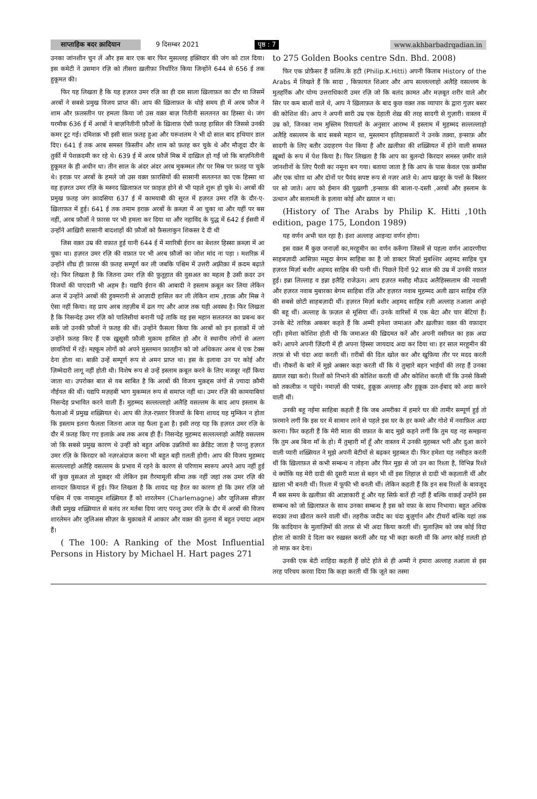साप्ताहिक बदर क़ादियान 9 दिसम्बर 2021 पृष्ठ : 7 www.akhbarbadrqadian.in
उनका जांनशीन चुन लें और इस बार एक बार फिर मुसल्लह इक़्तिदार की जंग को टाल दिया। इस कमेटी ने उसमान रज़ि को तीसरा ख़लीफ़ा निर्धारित किया जिन्होंने 644 से 656 ई तक हुकूमत की।
फिर यह लिखता है कि यह हज़रत उमर रज़ि का ही दस साला ख़िलाफ़त का दौर था जिसमें अरबों ने सबसे प्रमुख विजय प्राप्त कीं। आप की ख़िलाफ़त के थोड़े समय ही में अरब फ़ौज ने शाम और फ़लस्तीन पर हमला किया जो उस वक़्त बाज़ नितीनी सलतनत का हिस्सा थे। जंग यरमौक 636 ई में अरबों ने बाज़नितीनी फ़ौजों के ख़िलाफ़ ऐसी फ़तह हासिल की जिससे उनकी कमर टूट गई। दमिशक़ भी इसी साल फ़तह हुआ और यरूशलम ने भी दो साल बाद हथियार डाल दिए। 641 ई तक अरब समस्त फ़िस्तीन और शाम को फ़तह कर चुके थे और मौजूदा दौर के तुर्की में पेशक़दमी कर रहे थे। 639 ई में अरब फ़ौजें मिस्र में दाख़िल हो गईं जो कि बाज़नितीनी हुकूमत के ही अधीन था। तीन साल के अंदर अंदर अरब मुकम्मल तौर पर मिस्र पर फ़तह पा चुके थे। इराक़ पर अरबों के हमले जो उस वक़्त फ़ारसियों की सासानी सलतनत का एक हिस्सा था वह हज़रत उमर रज़ि के मस्नद ख़िलाफ़त पर फ़ाइज़ होने से भी पहले शुरू हो चुके थे। अरबों की प्रमुख फ़तह जंग क़ादसिया 637 ई में कामयाबी की सूरत में हज़रत उमर रज़ि के दौर-ए-ख़िलाफ़त में हुई। 641 ई तक तमाम इराक़ अरबों के क़ब्ज़ा में आ चुका था और यहीं पर बस नहीं, अरब फ़ौजों ने फ़ारस पर भी हमला कर दिया था और नहाविंद के युद्ध में 642 ई ईसवी में उन्होंने आख़िरी सासानी बादशाहों की फ़ौजों को फ़ैसलाकुन शिकस्त दे दी थी
जिस वक़्त उम्र की वफ़ात हुई यानी 644 ई में मग़रिबी ईरान का बेशतर हिस्सा क़ब्ज़ा में आ चुका था। हज़रत उमर रज़ि की वफ़ात पर भी अरब फ़ौजों का जोश मांद ना पड़ा । मशरिक़ में उन्होंने शीघ्र ही फ़ारस की फ़तह सम्पूर्ण कर ली जबकि पश्चिम में उत्तरी अफ़्रीक़ा में क़दम बढ़ाते रहे। फिर लिखता है कि जितना उमर रज़ि की फ़ुतूहात की वुसअत का महत्व है उसी क़दर उन विजयों की पाएदारी भी अहम है। यद्यपि ईरान की आबादी ने इस्लाम क़बूल कर लिया लेकिन अन्त में उन्होंने अरबों की हुक्मरानी से आज़ादी हासिल कर ली लेकिन शाम ,इराक़ और मिस्र ने ऐसा नहीं किया। वह प्राय अरब तहज़ीब में ढल गए और आज तक यही अवस्थ है। फिर लिखता है कि निसन्देह उमर रज़ि को पालिसीयां बनानी पढ़ें ताकि वह इस महान सलतनत का प्रबन्ध कर सकें जो उनकी फ़ौजों ने फ़तह की थीं। उन्होंने फ़ैसला किया कि अरबों को इन इलाक़ों में जो उन्होंने फ़तह किए हैं एक ख़ुसूसी फ़ौजी मुक़ाम हासिल हो और वे स्थानीय लोगों से अलग छावनियों में रहें। मह्कूम लोगों को अपने मुस्लमान फ़ातहीन को जो अधिकतर अरब थे एक टेक्स देना होता था। बाक़ी उन्हें सम्पूर्ण रूप से अमन प्राप्त था। इस के इलावा उन पर कोई और ज़िम्मेदारी लागू नहीं होती थी। विशेष रूप से उन्हें इस्लाम क़बूल करने के लिए मजबूर नहीं किया जाता था। उपरोक्त बात से यब साबित है कि अरबों की विजय मुक़द्दस जंगों से ज़्यादा क़ौमी नौईयत की थीं। यद्यपि मज़हबी भाग मुकम्मल रूप से समाप्त नहीं था। उमर रज़ि की कामयाबियां निसन्देह प्रभावित करने वाली हैं। मुहम्मद सल्लल्लाहो अलैहि वसल्लम के बाद आप इस्लाम के फैलाओ में प्रमुख शख़्सियत थे। आप की तेज़-रफ़्तार विजयों के बिना शायद यह मुम्किन न होता कि इस्लाम इतना फैलता जितना आज वह फैला हुआ है। इसी तरह यह कि हज़रत उमर रज़ि के दौर में फ़तह किए गए इलाक़े अब तक अरब ही हैं। निसन्देह मुहम्मद सल्लल्लाहो अलैहि वसल्लम जो कि सबसे प्रमुख कारण थे उन्हीं को बहुत अधिक उन्नतियों का क्रेडिट जाता है परन्तु हज़रत उमर रज़ि के किरदार को नज़रअंदाज करना भी बहुत बड़ी ग़लती होगी। आप की विजय मुहम्मद सल्लल्लाहो अलैहि वसल्लम के प्रभाव में रहने के कारण से परिणाम स्वरूप अपने आप नहीं हुई थीं कुछ वुसअत तो मुक़द्दर थी लेकिन इस ग़ैरमामूली सीमा तक नहीं जहां तक उमर रज़ि की शानदार क़ियादत में हुई। फिर लिखता है कि शायद यह हैरत का कारण हो कि उमर रज़ि जो पश्चिम में एक नामालूम शख़्सियत हैं को शारलेमन (Charlemagne) और जुलिअस सीज़र जैसी प्रमुख शख़्सियात से बलंद तर मर्तबा दिया जाए परन्तु उमर रज़ि के दौर में अरबों की विजय शारलेमन और जुलिअस सीज़र के मुक़ाबले में आकार और वक़्त की तुलना में बहुत ज़्यादा अहम हैं।
( The 100: A Ranking of the Most Influential Persons in History by Michael H. Hart pages 271
to 275 Golden Books centre Sdn. Bhd. 2008)
फिर एक प्रोफ़ैसर हैं फ़लिप.के हटी (Philip.K.Hitti) अपनी किताब History of the Arabs में लिखते हैं कि सादा , किफ़ायत शिआर और आप सल्लल्लाहो अलैहि वसल्लम के मुतहर्रिक और योग्य उत्तराधिकारी उमर रज़ि जो कि बलंद क़ामत और मज़बूत शरीर वाले और सिर पर कम बालों वाले थे, आप ने ख़िलाफ़त के बाद कुछ वक़्त तक व्यापार के द्वारा गुज़र बसर की कोशिश की। आप ने अपनी सारी उम्र एक देहाती शेख़ की तरह सादगी से गुज़ारी। वास्तव में उम्र को, जिनका नाम मुस्लिम रिवायतों के अनुसार आरम्भ में इस्लाम में मुहम्मद सल्लल्लाहो अलैहि वसल्लम के बाद सबसे महान था, मुस्लमान इतिहासकारों ने उनके तक़्वा, इन्साफ़ और सादगी के लिए बतौर उदाहरण पेश किया है और ख़लीफ़ा की शख़्सियत में होने वाली समस्त ख़ूब्यों के रूप में पेश किया है। फिर लिखता है कि आप का बुलन्दो किरदार समस्त ज़मीर वाले जांनशीनों के लिए पैरवी का नमूना बन गया। बताया जाता है कि आप के पास केवल एक क़मीस और एक चोग़ा था और दोनों पर पैवंद सपष्ट रूप से नज़र आते थे। आप खजूर के पत्तों के बिस्तर पर सो जाते। आप को ईमान की पुख़्तगी ,इन्साफ़ की बाला-ए-दस्ती ,अरबों और इस्लाम के उत्थान और सलामती के इलावा कोई और ख़्याल न था।
(History of The Arabs by Philip K. Hitti ,10th edition, page 175, London 1989)
यह वर्णन अभी चल रहा है। इंशा अल्लाह आइन्दा वर्णन होगा।
इस वक़्त मैं कुछ जनाज़ों का,मरहूमीन का वर्णन करूँगा जिसमें से पहला वर्णन आदरणीया साहबज़ादी आसिफ़ा मसूदा बेगम साहिबा का है जो डाक्टर मिर्ज़ा मुबश्शिर अहमद साहिब पुत्र हज़रत मिर्ज़ा बशीर अहमद साहिब की पत्नी थीं। पिछले दिनों 92 साल की उम्र में उनकी वफ़ात हुई। इन्ना लिल्लाह व इन्ना इलैहि राजेऊन। आप हज़रत मसीह मौऊद अलैहिस्सलाम की नवासी और हज़रत नवाब मुबारका बेगम साहिबा रज़ि और हज़रत नवाब मुहम्मद अली ख़ान साहिब रज़ि की सबसे छोटी साहबज़ादी थीं। हज़रत मिर्ज़ा बशीर अहमद साहिब रज़ी अल्लाह तआला अन्हो की बहू थीं। अल्लाह के फ़ज़ल से मूसिया थीं। उनके वारिसों में एक बेटा और चार बेटियां हैं। उनके बेटे तारिक़ अकबर कहते हैं कि अम्मी हमेशा जमाअत और ख़लीफ़ा वक़्त की वफ़ादार रहीं। हमेशा कोशिश होती थी कि जमाअत की ख़िदमत करें और अपनी वसीयत का हक़ अदा करें। आपने अपनी ज़िंदगी में ही अपना हिस्सा जायदाद अदा कर दिया था। हर साल मरहूमीन की तरफ़ से भी चंदा अदा करती थीं। ग़रीबों की दिल खोल कर और खुफ़िया तौर पर मदद करती थीं। नौकरों के बारे में मुझे अक्सर कहा करती थीं कि ये तुम्हारे बहन भाईयों की तरह हैं उनका ख़्याल रखा करो। रिश्तों को निभाने की कोशिश करती थीं और कोशिश करती थीं कि उनसे किसी को तकलीफ़ न पहुंचे। नमाज़ों की पाबंद, हुक़ूक़ अल्लाह और हुक़ूक़ उल-ईबाद को अदा करने वाली थीं।
उनकी बहू नईमा साहिबा कहती हैं कि जब अमरीका में हमारे घर की तामीर सम्पूर्ण हुई तो फ़रमाने लगीं कि इस घर में सामान लाने से पहले इस घर के हर कमरे और गोशे में नवाफ़िल अदा करना। फिर कहती हैं कि मेरी माता की वफ़ात के बाद मुझे कहने लगीं कि तुम यह नह समझना कि तुम अब बिना माँ के हो। मैं तुम्हारी माँ हूँ और वास्तव में उनकी मुहब्बत भरी और दुआ करने वाली प्यारी शख़्सियत ने मुझे अपनी बेटीयों से बढ़कर मुहब्बत दी। फिर हमेशा यह नसीहत करती थीं कि ख़िलाफ़त से कभी सम्बन्ध न तोड़ना और फिर मुझ से जो उन का रिश्ता है, विभिन्न रिश्ते थे क्योंकि यह मेरी दादी की दूसरी माता से बहन भी थीं इस लिहाज़ से दादी भी कहलाती थीं और ख़ाला भी बनती थीं। रिश्ता में फूफी भी बनती थीं। लेकिन कहती हैं कि इन सब रिश्तों के बावजूद मैं बस समय के ख़लीफ़ा की आज्ञाकारी हूं और यह सिर्फ़ बातें ही नहीं हैं बल्कि वाक़ई उन्होंने इस सम्बन्ध को जो ख़िलाफ़त के साथ उनका सम्बन्ध है इस को वफ़ा के साथ निभाया। बहुत अधिक सदक़ा तथा ख़ैरात करने वाली थीं। तहरीक जदीद का चंदा बुज़ुर्गान और टीचरों बल्कि यहां तक कि कादियान के मुलाज़िमों की तरफ़ से भी अदा किया करती थीं। मुलाज़िम को जब कोई विदा होता तो काफ़ी दे दिला कर रुख़स्त करतीं और यह भी कहा करती थीं कि अगर कोई ग़लती हो तो माफ़ कर देना।
उनकी एक बेटी शाहिदा कहती हैं छोटे होते से ही अम्मी ने हमारा अल्लाह तआला से इस तरह परिचय करवा दिया कि कहा करती थीं कि जूते का तस्मा